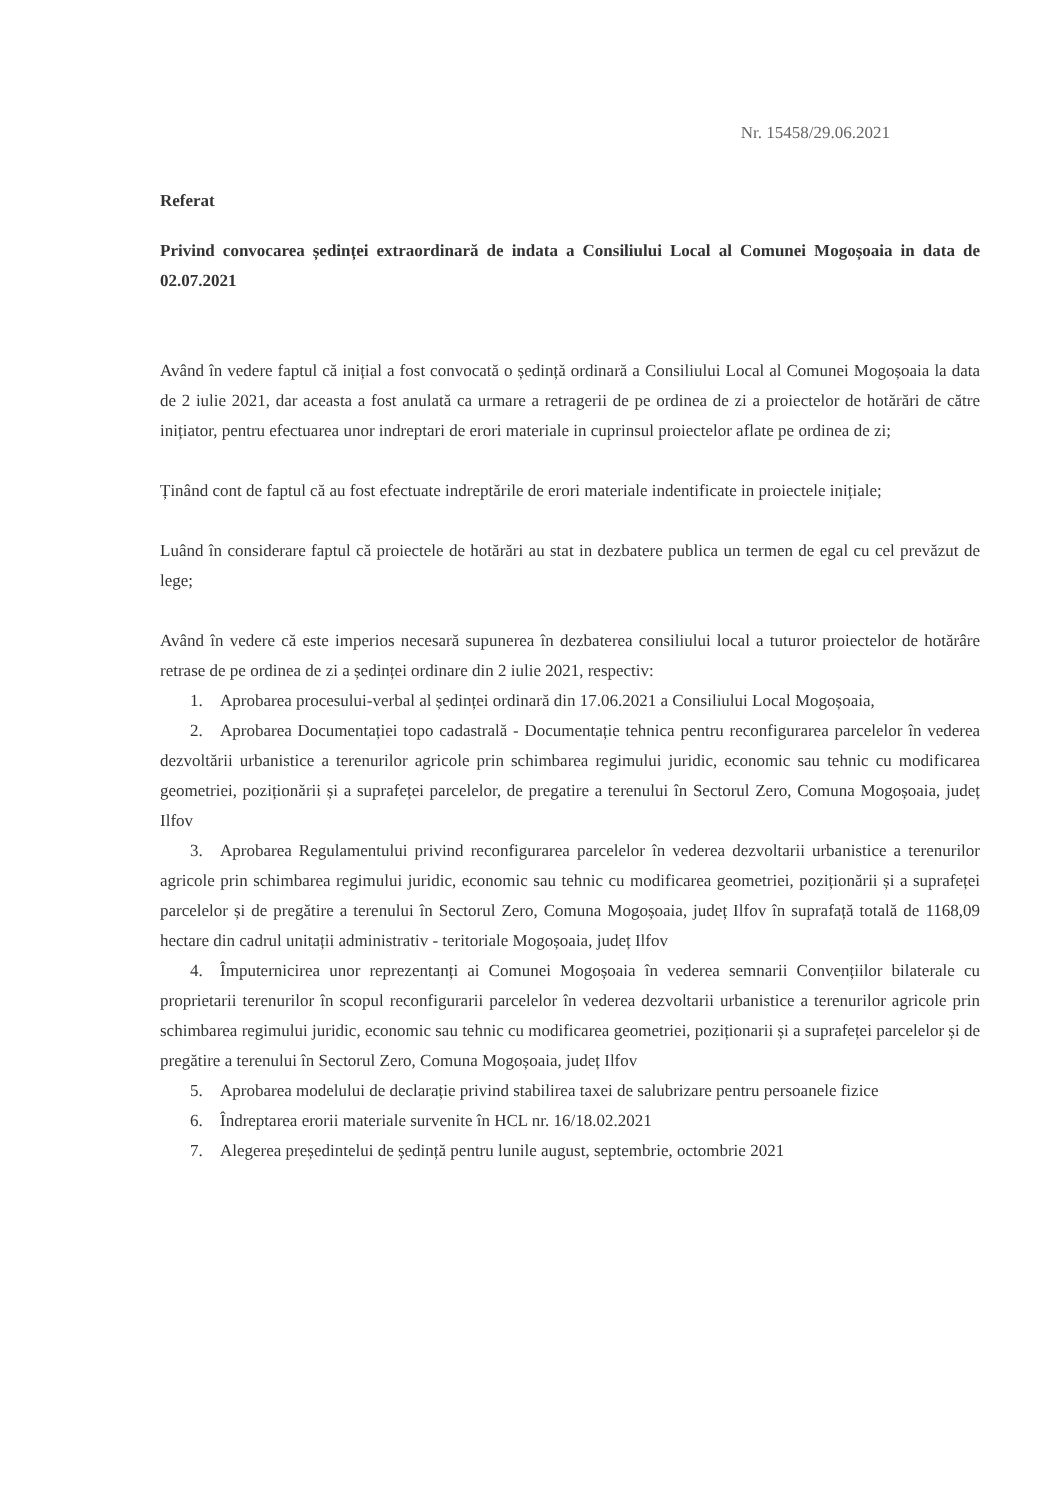Nr. 15458/29.06.2021
Referat
Privind convocarea ședinței extraordinară de indata a Consiliului Local al Comunei Mogoșoaia in data de 02.07.2021
Având în vedere faptul că inițial a fost convocată o ședință ordinară a Consiliului Local al Comunei Mogoșoaia la data de 2 iulie 2021, dar aceasta a fost anulată ca urmare a retragerii de pe ordinea de zi a proiectelor de hotărări de către inițiator, pentru efectuarea unor indreptari de erori materiale in cuprinsul proiectelor aflate pe ordinea de zi;
Ținând cont de faptul că au fost efectuate indreptările de erori materiale indentificate in proiectele inițiale;
Luând în considerare faptul că proiectele de hotărări au stat in dezbatere publica un termen de egal cu cel prevăzut de lege;
Având în vedere că este imperios necesară supunerea în dezbaterea consiliului local a tuturor proiectelor de hotărâre retrase de pe ordinea de zi a ședinței ordinare din 2 iulie 2021, respectiv:
1. Aprobarea procesului-verbal al ședinței ordinară din 17.06.2021 a Consiliului Local Mogoșoaia,
2. Aprobarea Documentației topo cadastrală - Documentație tehnica pentru reconfigurarea parcelelor în vederea dezvoltării urbanistice a terenurilor agricole prin schimbarea regimului juridic, economic sau tehnic cu modificarea geometriei, poziționării și a suprafeței parcelelor, de pregatire a terenului în Sectorul Zero, Comuna Mogoșoaia, județ Ilfov
3. Aprobarea Regulamentului privind reconfigurarea parcelelor în vederea dezvoltarii urbanistice a terenurilor agricole prin schimbarea regimului juridic, economic sau tehnic cu modificarea geometriei, poziționării și a suprafeței parcelelor și de pregătire a terenului în Sectorul Zero, Comuna Mogoșoaia, județ Ilfov în suprafață totală de 1168,09 hectare din cadrul unitații administrativ - teritoriale Mogoșoaia, județ Ilfov
4. Împuternicirea unor reprezentanți ai Comunei Mogoșoaia în vederea semnarii Convențiilor bilaterale cu proprietarii terenurilor în scopul reconfigurarii parcelelor în vederea dezvoltarii urbanistice a terenurilor agricole prin schimbarea regimului juridic, economic sau tehnic cu modificarea geometriei, poziționarii și a suprafeței parcelelor și de pregătire a terenului în Sectorul Zero, Comuna Mogoșoaia, județ Ilfov
5. Aprobarea modelului de declarație privind stabilirea taxei de salubrizare pentru persoanele fizice
6. Îndreptarea erorii materiale survenite în HCL nr. 16/18.02.2021
7. Alegerea președintelui de ședință pentru lunile august, septembrie, octombrie 2021